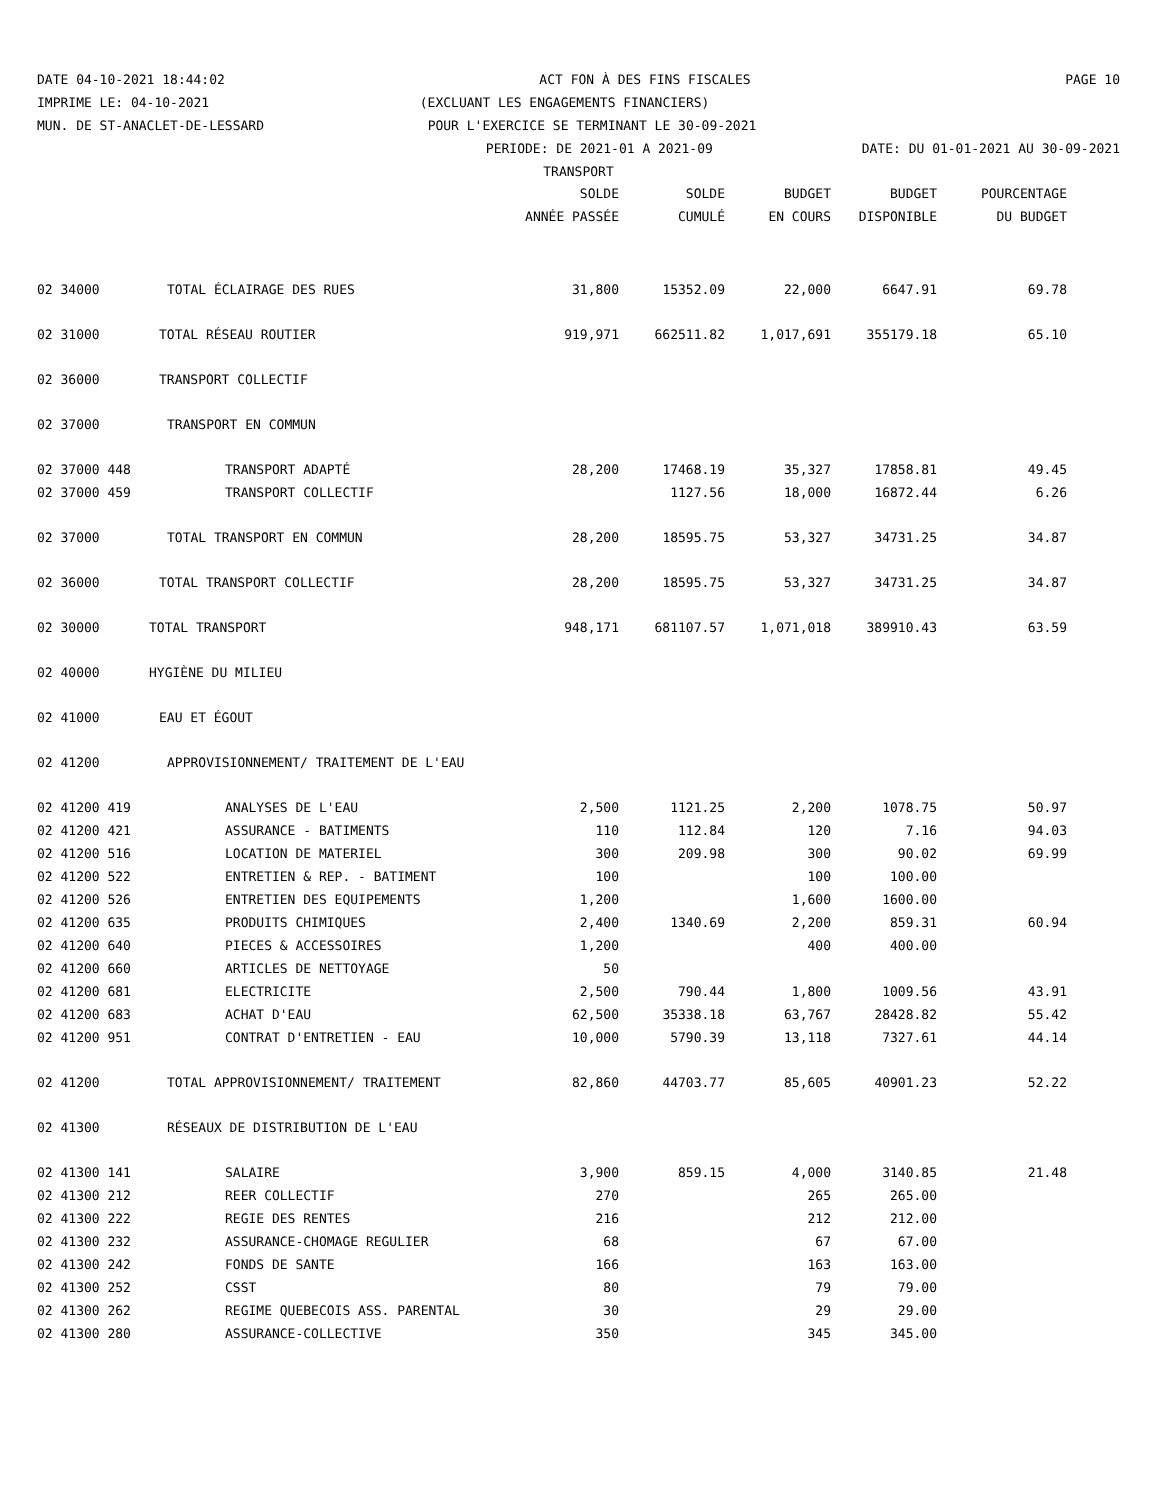DATE 04-10-2021 18:44:02 ACT FON À DES FINS FISCALES PAGE 10
IMPRIME LE: 04-10-2021 (EXCLUANT LES ENGAGEMENTS FINANCIERS)
MUN. DE ST-ANACLET-DE-LESSARD POUR L'EXERCICE SE TERMINANT LE 30-09-2021
PERIODE: DE 2021-01 A 2021-09 DATE: DU 01-01-2021 AU 30-09-2021
TRANSPORT
| | | SOLDE | SOLDE | BUDGET | BUDGET | POURCENTAGE |
| --- | --- | --- | --- | --- | --- | --- |
| | | ANNÉE PASSÉE | CUMULÉ | EN COURS | DISPONIBLE | DU BUDGET |
| 02 34000 | TOTAL ÉCLAIRAGE DES RUES | 31,800 | 15352.09 | 22,000 | 6647.91 | 69.78 |
| 02 31000 | TOTAL RÉSEAU ROUTIER | 919,971 | 662511.82 | 1,017,691 | 355179.18 | 65.10 |
| 02 36000 | TRANSPORT COLLECTIF | | | | | |
| 02 37000 | TRANSPORT EN COMMUN | | | | | |
| 02 37000 448 | TRANSPORT ADAPTÉ | 28,200 | 17468.19 | 35,327 | 17858.81 | 49.45 |
| 02 37000 459 | TRANSPORT COLLECTIF | | 1127.56 | 18,000 | 16872.44 | 6.26 |
| 02 37000 | TOTAL TRANSPORT EN COMMUN | 28,200 | 18595.75 | 53,327 | 34731.25 | 34.87 |
| 02 36000 | TOTAL TRANSPORT COLLECTIF | 28,200 | 18595.75 | 53,327 | 34731.25 | 34.87 |
| 02 30000 | TOTAL TRANSPORT | 948,171 | 681107.57 | 1,071,018 | 389910.43 | 63.59 |
| 02 40000 | HYGIÈNE DU MILIEU | | | | | |
| 02 41000 | EAU ET ÉGOUT | | | | | |
| 02 41200 | APPROVISIONNEMENT/ TRAITEMENT DE L'EAU | | | | | |
| 02 41200 419 | ANALYSES DE L'EAU | 2,500 | 1121.25 | 2,200 | 1078.75 | 50.97 |
| 02 41200 421 | ASSURANCE - BATIMENTS | 110 | 112.84 | 120 | 7.16 | 94.03 |
| 02 41200 516 | LOCATION DE MATERIEL | 300 | 209.98 | 300 | 90.02 | 69.99 |
| 02 41200 522 | ENTRETIEN & REP. - BATIMENT | 100 | | 100 | 100.00 | |
| 02 41200 526 | ENTRETIEN DES EQUIPEMENTS | 1,200 | | 1,600 | 1600.00 | |
| 02 41200 635 | PRODUITS CHIMIQUES | 2,400 | 1340.69 | 2,200 | 859.31 | 60.94 |
| 02 41200 640 | PIECES & ACCESSOIRES | 1,200 | | 400 | 400.00 | |
| 02 41200 660 | ARTICLES DE NETTOYAGE | 50 | | | | |
| 02 41200 681 | ELECTRICITE | 2,500 | 790.44 | 1,800 | 1009.56 | 43.91 |
| 02 41200 683 | ACHAT D'EAU | 62,500 | 35338.18 | 63,767 | 28428.82 | 55.42 |
| 02 41200 951 | CONTRAT D'ENTRETIEN - EAU | 10,000 | 5790.39 | 13,118 | 7327.61 | 44.14 |
| 02 41200 | TOTAL APPROVISIONNEMENT/ TRAITEMENT | 82,860 | 44703.77 | 85,605 | 40901.23 | 52.22 |
| 02 41300 | RÉSEAUX DE DISTRIBUTION DE L'EAU | | | | | |
| 02 41300 141 | SALAIRE | 3,900 | 859.15 | 4,000 | 3140.85 | 21.48 |
| 02 41300 212 | REER COLLECTIF | 270 | | 265 | 265.00 | |
| 02 41300 222 | REGIE DES RENTES | 216 | | 212 | 212.00 | |
| 02 41300 232 | ASSURANCE-CHOMAGE REGULIER | 68 | | 67 | 67.00 | |
| 02 41300 242 | FONDS DE SANTE | 166 | | 163 | 163.00 | |
| 02 41300 252 | CSST | 80 | | 79 | 79.00 | |
| 02 41300 262 | REGIME QUEBECOIS ASS. PARENTAL | 30 | | 29 | 29.00 | |
| 02 41300 280 | ASSURANCE-COLLECTIVE | 350 | | 345 | 345.00 | |